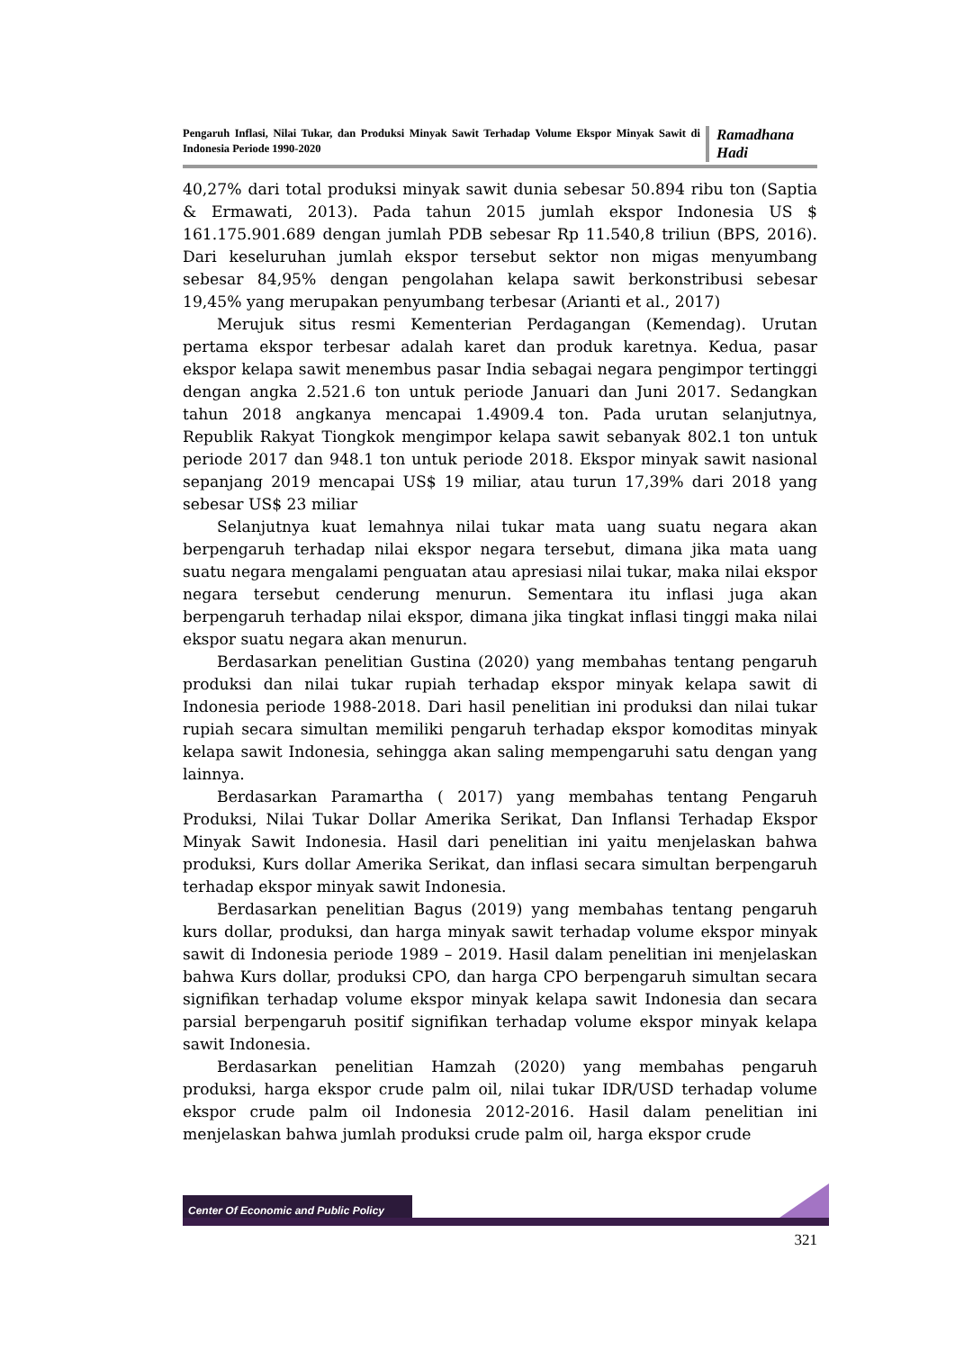Pengaruh Inflasi, Nilai Tukar, dan Produksi Minyak Sawit Terhadap Volume Ekspor Minyak Sawit di Indonesia Periode 1990-2020
Ramadhana Hadi
40,27% dari total produksi minyak sawit dunia sebesar 50.894 ribu ton (Saptia & Ermawati, 2013). Pada tahun 2015 jumlah ekspor Indonesia US $ 161.175.901.689 dengan jumlah PDB sebesar Rp 11.540,8 triliun (BPS, 2016). Dari keseluruhan jumlah ekspor tersebut sektor non migas menyumbang sebesar 84,95% dengan pengolahan kelapa sawit berkonstribusi sebesar 19,45% yang merupakan penyumbang terbesar (Arianti et al., 2017)
Merujuk situs resmi Kementerian Perdagangan (Kemendag). Urutan pertama ekspor terbesar adalah karet dan produk karetnya. Kedua, pasar ekspor kelapa sawit menembus pasar India sebagai negara pengimpor tertinggi dengan angka 2.521.6 ton untuk periode Januari dan Juni 2017. Sedangkan tahun 2018 angkanya mencapai 1.4909.4 ton. Pada urutan selanjutnya, Republik Rakyat Tiongkok mengimpor kelapa sawit sebanyak 802.1 ton untuk periode 2017 dan 948.1 ton untuk periode 2018. Ekspor minyak sawit nasional sepanjang 2019 mencapai US$ 19 miliar, atau turun 17,39% dari 2018 yang sebesar US$ 23 miliar
Selanjutnya kuat lemahnya nilai tukar mata uang suatu negara akan berpengaruh terhadap nilai ekspor negara tersebut, dimana jika mata uang suatu negara mengalami penguatan atau apresiasi nilai tukar, maka nilai ekspor negara tersebut cenderung menurun. Sementara itu inflasi juga akan berpengaruh terhadap nilai ekspor, dimana jika tingkat inflasi tinggi maka nilai ekspor suatu negara akan menurun.
Berdasarkan penelitian Gustina (2020) yang membahas tentang pengaruh produksi dan nilai tukar rupiah terhadap ekspor minyak kelapa sawit di Indonesia periode 1988-2018. Dari hasil penelitian ini produksi dan nilai tukar rupiah secara simultan memiliki pengaruh terhadap ekspor komoditas minyak kelapa sawit Indonesia, sehingga akan saling mempengaruhi satu dengan yang lainnya.
Berdasarkan Paramartha ( 2017) yang membahas tentang Pengaruh Produksi, Nilai Tukar Dollar Amerika Serikat, Dan Inflansi Terhadap Ekspor Minyak Sawit Indonesia. Hasil dari penelitian ini yaitu menjelaskan bahwa produksi, Kurs dollar Amerika Serikat, dan inflasi secara simultan berpengaruh terhadap ekspor minyak sawit Indonesia.
Berdasarkan penelitian Bagus (2019) yang membahas tentang pengaruh kurs dollar, produksi, dan harga minyak sawit terhadap volume ekspor minyak sawit di Indonesia periode 1989 – 2019. Hasil dalam penelitian ini menjelaskan bahwa Kurs dollar, produksi CPO, dan harga CPO berpengaruh simultan secara signifikan terhadap volume ekspor minyak kelapa sawit Indonesia dan secara parsial berpengaruh positif signifikan terhadap volume ekspor minyak kelapa sawit Indonesia.
Berdasarkan penelitian Hamzah (2020) yang membahas pengaruh produksi, harga ekspor crude palm oil, nilai tukar IDR/USD terhadap volume ekspor crude palm oil Indonesia 2012-2016. Hasil dalam penelitian ini menjelaskan bahwa jumlah produksi crude palm oil, harga ekspor crude
Center Of Economic and Public Policy
321